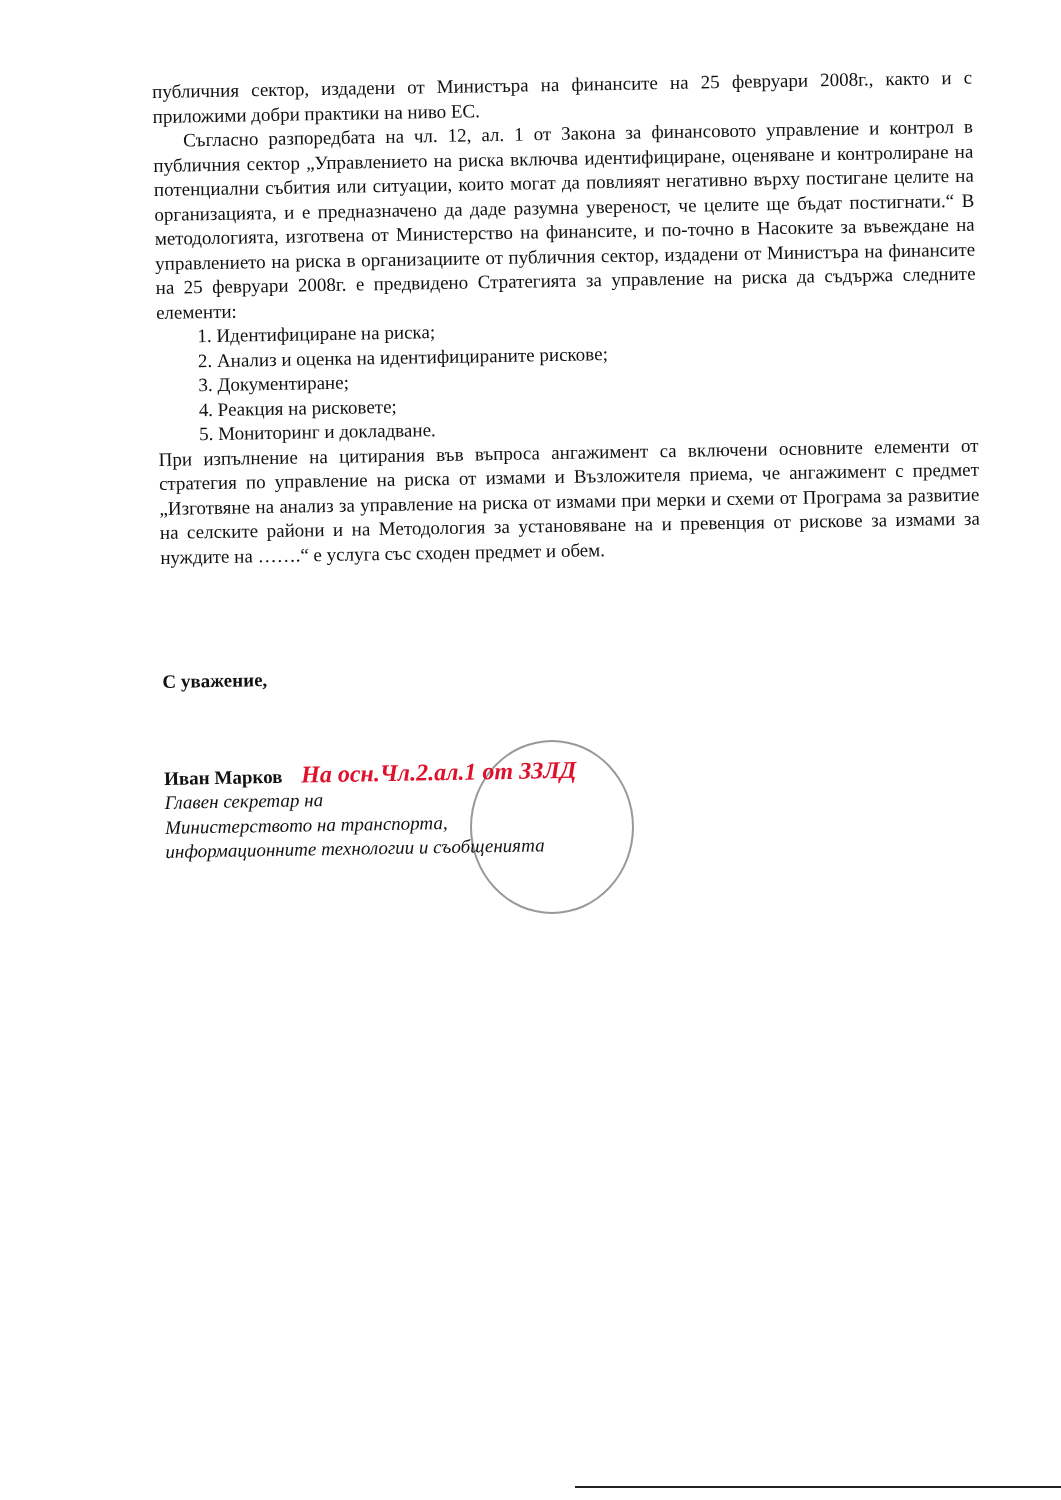публичния сектор, издадени от Министъра на финансите на 25 февруари 2008г., както и с приложими добри практики на ниво ЕС.
Съгласно разпоредбата на чл. 12, ал. 1 от Закона за финансовото управление и контрол в публичния сектор „Управлението на риска включва идентифициране, оценяване и контролиране на потенциални събития или ситуации, които могат да повлияят негативно върху постигане целите на организацията, и е предназначено да даде разумна увереност, че целите ще бъдат постигнати.“ В методологията, изготвена от Министерство на финансите, и по-точно в Насоките за въвеждане на управлението на риска в организациите от публичния сектор, издадени от Министъра на финансите на 25 февруари 2008г. е предвидено Стратегията за управление на риска да съдържа следните елементи:
1. Идентифициране на риска;
2. Анализ и оценка на идентифицираните рискове;
3. Документиране;
4. Реакция на рисковете;
5. Мониторинг и докладване.
При изпълнение на цитирания във въпроса ангажимент са включени основните елементи от стратегия по управление на риска от измами и Възложителя приема, че ангажимент с предмет „Изготвяне на анализ за управление на риска от измами при мерки и схеми от Програма за развитие на селските райони и на Методология за установяване на и превенция от рискове за измами за нуждите на …….“ е услуга със сходен предмет и обем.
С уважение,
Иван Марков На осн.Чл.2.ал.1 от ЗЗЛД
Главен секретар на
Министерството на транспорта,
информационните технологии и съобщенията